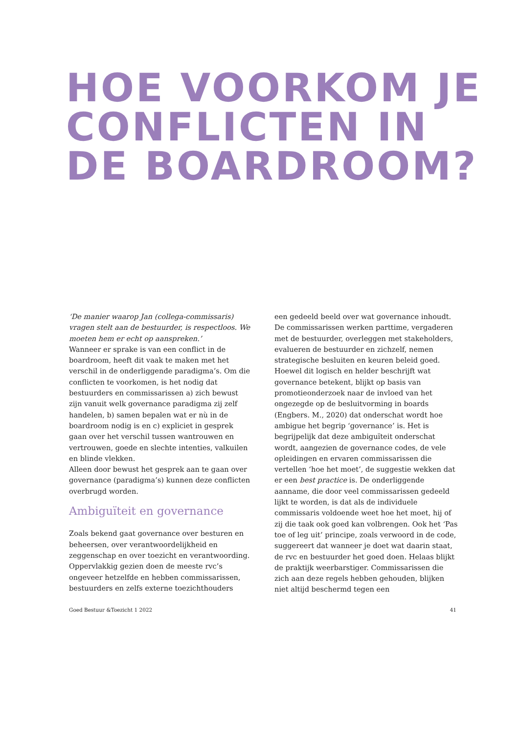HOE VOORKOM JE
CONFLICTEN IN
DE BOARDROOM?
‘De manier waarop Jan (collega-commissaris) vragen stelt aan de bestuurder, is respectloos. We moeten hem er echt op aanspreken.’
Wanneer er sprake is van een conflict in de boardroom, heeft dit vaak te maken met het verschil in de onderliggende paradigma’s. Om die conflicten te voorkomen, is het nodig dat bestuurders en commissarissen a) zich bewust zijn vanuit welk governance paradigma zij zelf handelen, b) samen bepalen wat er nù in de boardroom nodig is en c) expliciet in gesprek gaan over het verschil tussen wantrouwen en vertrouwen, goede en slechte intenties, valkuilen en blinde vlekken.
Alleen door bewust het gesprek aan te gaan over governance (paradigma’s) kunnen deze conflicten overbrugd worden.
Ambiguïteit en governance
Zoals bekend gaat governance over besturen en beheersen, over verantwoordelijkheid en zeggenschap en over toezicht en verantwoording. Oppervlakkig gezien doen de meeste rvc’s ongeveer hetzelfde en hebben commissarissen, bestuurders en zelfs externe toezichthouders
een gedeeld beeld over wat governance inhoudt. De commissarissen werken parttime, vergaderen met de bestuurder, overleggen met stakeholders, evalueren de bestuurder en zichzelf, nemen strategische besluiten en keuren beleid goed.
Hoewel dit logisch en helder beschrijft wat governance betekent, blijkt op basis van promotieonderzoek naar de invloed van het ongezegde op de besluitvorming in boards (Engbers. M., 2020) dat onderschat wordt hoe ambigue het begrip ‘governance’ is. Het is begrijpelijk dat deze ambiguïteit onderschat wordt, aangezien de governance codes, de vele opleidingen en ervaren commissarissen die vertellen ‘hoe het moet’, de suggestie wekken dat er een best practice is. De onderliggende aanname, die door veel commissarissen gedeeld lijkt te worden, is dat als de individuele commissaris voldoende weet hoe het moet, hij of zij die taak ook goed kan volbrengen. Ook het ‘Pas toe of leg uit’ principe, zoals verwoord in de code, suggereert dat wanneer je doet wat daarin staat, de rvc en bestuurder het goed doen. Helaas blijkt de praktijk weerbarstiger. Commissarissen die zich aan deze regels hebben gehouden, blijken niet altijd beschermd tegen een
Goed Bestuur &Toezicht 1 2022 41